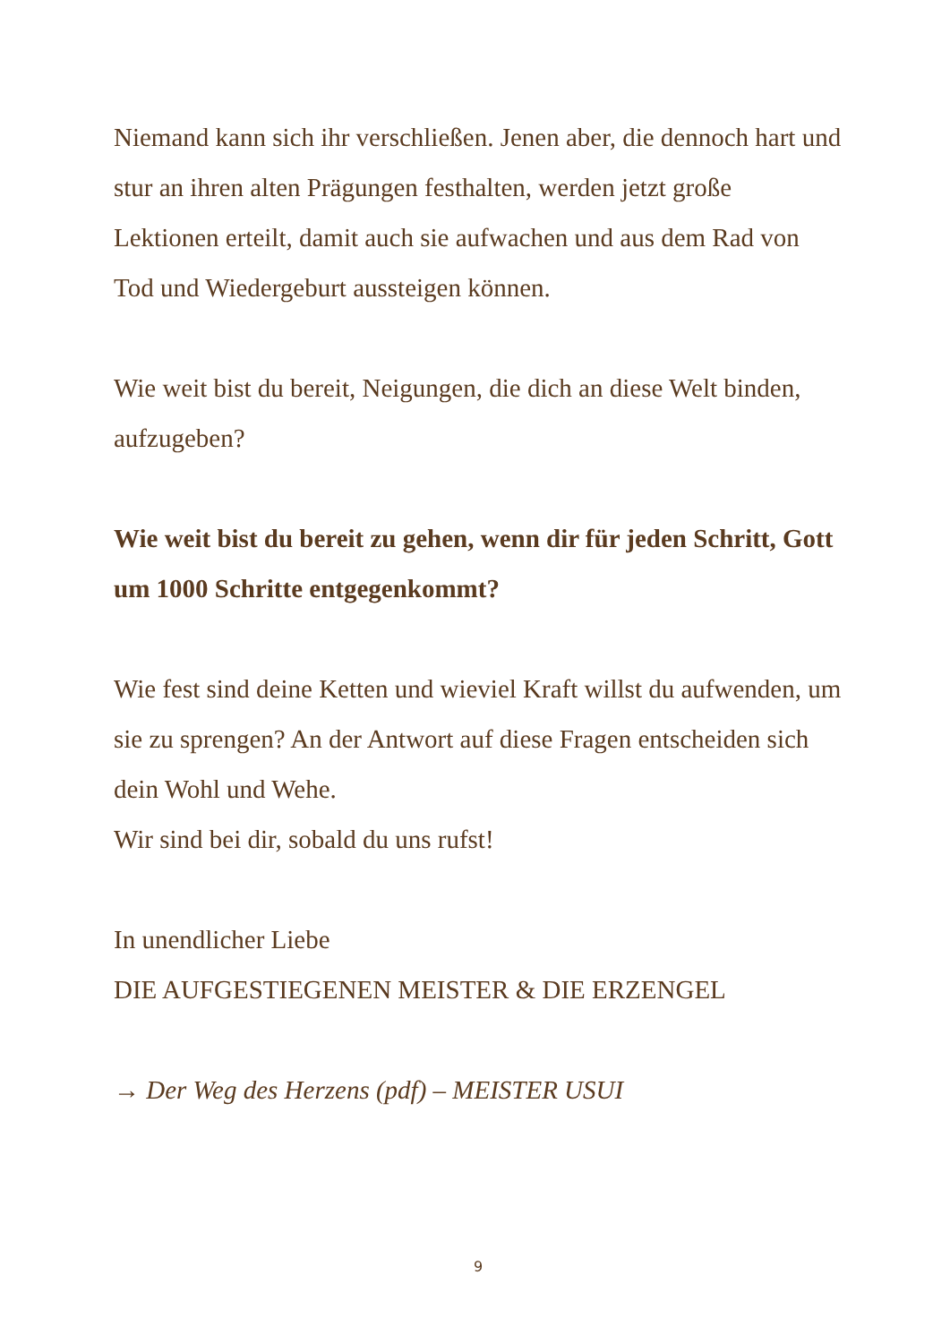Niemand kann sich ihr verschließen. Jenen aber, die dennoch hart und stur an ihren alten Prägungen festhalten, werden jetzt große Lektionen erteilt, damit auch sie aufwachen und aus dem Rad von Tod und Wiedergeburt aussteigen können.
Wie weit bist du bereit, Neigungen, die dich an diese Welt binden, aufzugeben?
Wie weit bist du bereit zu gehen, wenn dir für jeden Schritt, Gott um 1000 Schritte entgegenkommt?
Wie fest sind deine Ketten und wieviel Kraft willst du aufwenden, um sie zu sprengen? An der Antwort auf diese Fragen entscheiden sich dein Wohl und Wehe.
Wir sind bei dir, sobald du uns rufst!
In unendlicher Liebe
DIE AUFGESTIEGENEN MEISTER & DIE ERZENGEL
→ Der Weg des Herzens (pdf) – MEISTER USUI
9